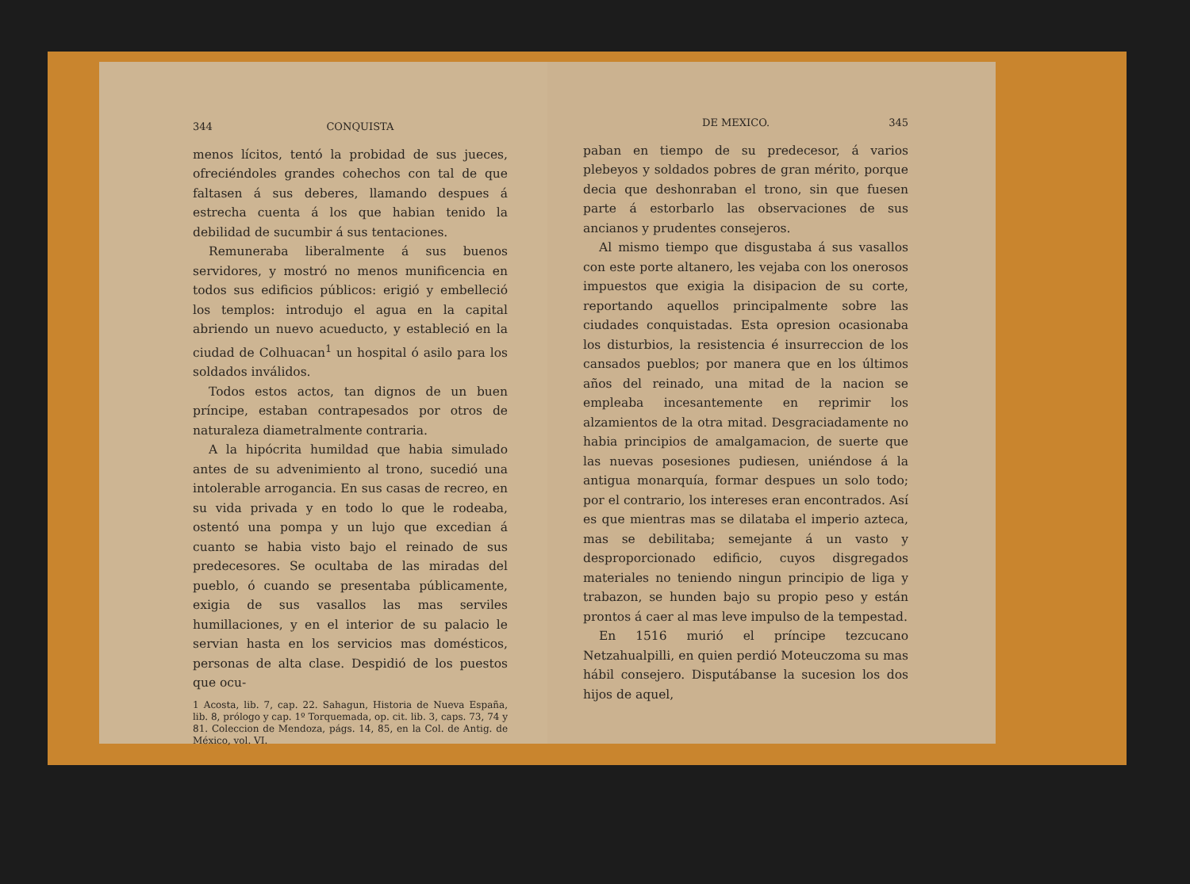344 CONQUISTA
menos lícitos, tentó la probidad de sus jueces, ofreciéndoles grandes cohechos con tal de que faltasen á sus deberes, llamando despues á estrecha cuenta á los que habian tenido la debilidad de sucumbir á sus tentaciones.
Remuneraba liberalmente á sus buenos servidores, y mostró no menos munificencia en todos sus edificios públicos: erigió y embelleció los templos: introdujo el agua en la capital abriendo un nuevo acueducto, y estableció en la ciudad de Colhuacan<sup>1</sup> un hospital ó asilo para los soldados inválidos.
Todos estos actos, tan dignos de un buen príncipe, estaban contrapesados por otros de naturaleza diametralmente contraria.
A la hipócrita humildad que habia simulado antes de su advenimiento al trono, sucedió una intolerable arrogancia. En sus casas de recreo, en su vida privada y en todo lo que le rodeaba, ostentó una pompa y un lujo que excedian á cuanto se habia visto bajo el reinado de sus predecesores. Se ocultaba de las miradas del pueblo, ó cuando se presentaba públicamente, exigia de sus vasallos las mas serviles humillaciones, y en el interior de su palacio le servian hasta en los servicios mas domésticos, personas de alta clase. Despidió de los puestos que ocu-
1 Acosta, lib. 7, cap. 22. Sahagun, Historia de Nueva España, lib. 8, prólogo y cap. 1º Torquemada, op. cit. lib. 3, caps. 73, 74 y 81. Coleccion de Mendoza, págs. 14, 85, en la Col. de Antig. de México, vol. VI.
DE MEXICO. 345
paban en tiempo de su predecesor, á varios plebeyos y soldados pobres de gran mérito, porque decia que deshonraban el trono, sin que fuesen parte á estorbarlo las observaciones de sus ancianos y prudentes consejeros.
Al mismo tiempo que disgustaba á sus vasallos con este porte altanero, les vejaba con los onerosos impuestos que exigia la disipacion de su corte, reportando aquellos principalmente sobre las ciudades conquistadas. Esta opresion ocasionaba los disturbios, la resistencia é insurreccion de los cansados pueblos; por manera que en los últimos años del reinado, una mitad de la nacion se empleaba incesantemente en reprimir los alzamientos de la otra mitad. Desgraciadamente no habia principios de amalgamacion, de suerte que las nuevas posesiones pudiesen, uniéndose á la antigua monarquía, formar despues un solo todo; por el contrario, los intereses eran encontrados. Así es que mientras mas se dilataba el imperio azteca, mas se debilitaba; semejante á un vasto y desproporcionado edificio, cuyos disgregados materiales no teniendo ningun principio de liga y trabazon, se hunden bajo su propio peso y están prontos á caer al mas leve impulso de la tempestad.
En 1516 murió el príncipe tezcucano Netzahualpilli, en quien perdió Moteuczoma su mas hábil consejero. Disputábanse la sucesion los dos hijos de aquel,